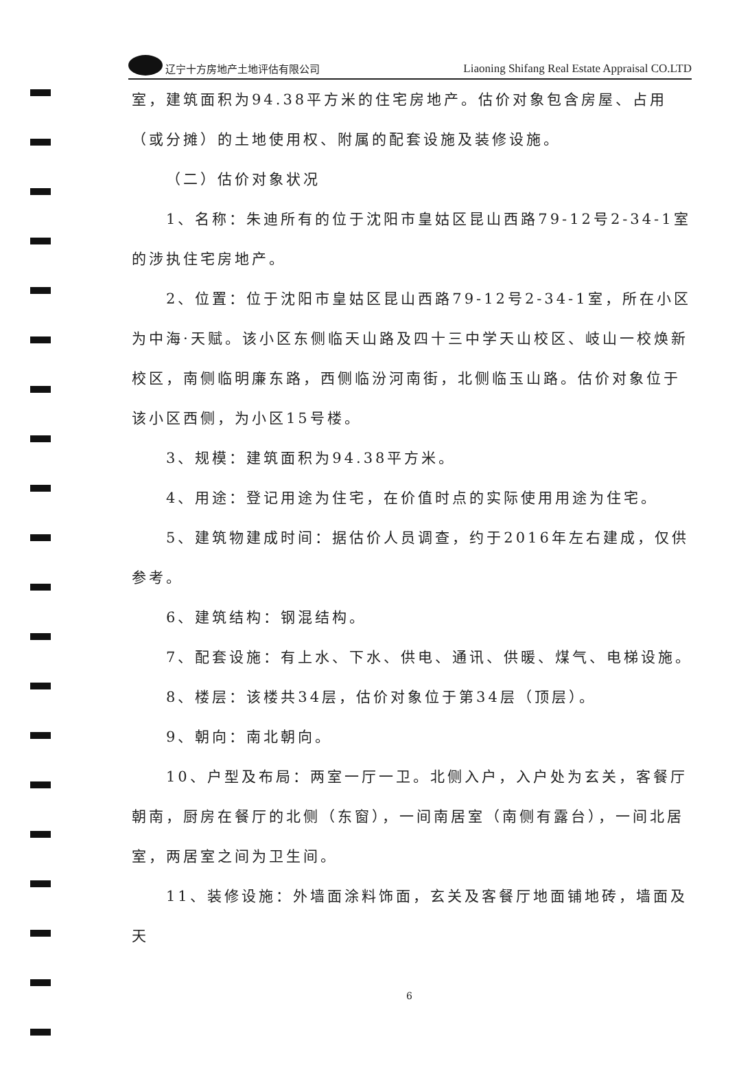辽宁十方房地产土地评估有限公司
Liaoning Shifang Real Estate Appraisal CO.LTD
室，建筑面积为94.38平方米的住宅房地产。估价对象包含房屋、占用（或分摊）的土地使用权、附属的配套设施及装修设施。
（二）估价对象状况
1、名称：朱迪所有的位于沈阳市皇姑区昆山西路79-12号2-34-1室的涉执住宅房地产。
2、位置：位于沈阳市皇姑区昆山西路79-12号2-34-1室，所在小区为中海·天赋。该小区东侧临天山路及四十三中学天山校区、岐山一校焕新校区，南侧临明廉东路，西侧临汾河南街，北侧临玉山路。估价对象位于该小区西侧，为小区15号楼。
3、规模：建筑面积为94.38平方米。
4、用途：登记用途为住宅，在价值时点的实际使用用途为住宅。
5、建筑物建成时间：据估价人员调查，约于2016年左右建成，仅供参考。
6、建筑结构：钢混结构。
7、配套设施：有上水、下水、供电、通讯、供暖、煤气、电梯设施。
8、楼层：该楼共34层，估价对象位于第34层（顶层）。
9、朝向：南北朝向。
10、户型及布局：两室一厅一卫。北侧入户，入户处为玄关，客餐厅朝南，厨房在餐厅的北侧（东窗），一间南居室（南侧有露台），一间北居室，两居室之间为卫生间。
11、装修设施：外墙面涂料饰面，玄关及客餐厅地面铺地砖，墙面及天
6